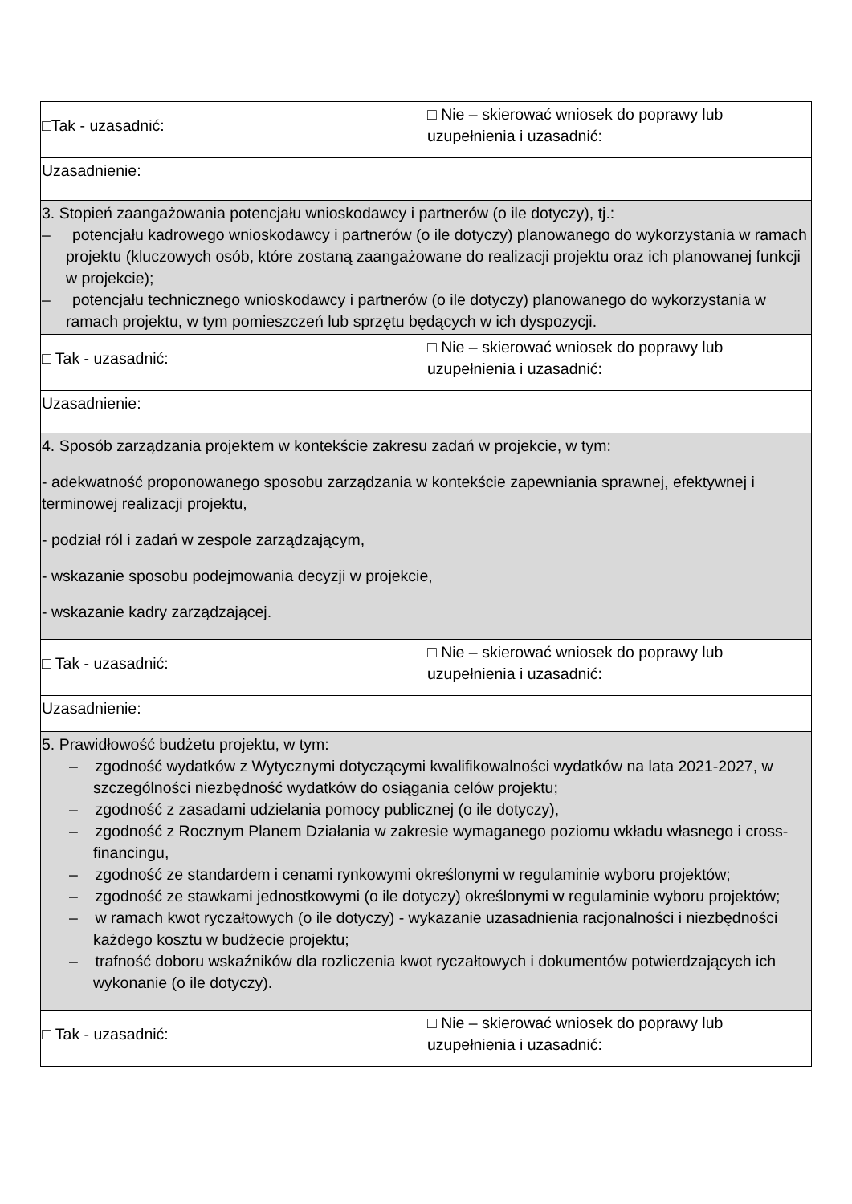| □Tak - uzasadnić: | □ Nie – skierować wniosek do poprawy lub uzupełnienia i uzasadnić: |
| Uzasadnienie: | |
| 3. Stopień zaangażowania potencjału wnioskodawcy i partnerów (o ile dotyczy), tj.: – potencjału kadrowego wnioskodawcy i partnerów (o ile dotyczy) planowanego do wykorzystania w ramach projektu (kluczowych osób, które zostaną zaangażowane do realizacji projektu oraz ich planowanej funkcji w projekcie); – potencjału technicznego wnioskodawcy i partnerów (o ile dotyczy) planowanego do wykorzystania w ramach projektu, w tym pomieszczeń lub sprzętu będących w ich dyspozycji. | |
| □ Tak - uzasadnić: | □ Nie – skierować wniosek do poprawy lub uzupełnienia i uzasadnić: |
| Uzasadnienie: | |
| 4. Sposób zarządzania projektem w kontekście zakresu zadań w projekcie, w tym: - adekwatność proponowanego sposobu zarządzania w kontekście zapewniania sprawnej, efektywnej i terminowej realizacji projektu, - podział ról i zadań w zespole zarządzającym, - wskazanie sposobu podejmowania decyzji w projekcie, - wskazanie kadry zarządzającej. | |
| □ Tak - uzasadnić: | □ Nie – skierować wniosek do poprawy lub uzupełnienia i uzasadnić: |
| Uzasadnienie: | |
| 5. Prawidłowość budżetu projektu, w tym: – zgodność wydatków z Wytycznymi dotyczącymi kwalifikowalności wydatków na lata 2021-2027, w szczególności niezbędność wydatków do osiągania celów projektu; – zgodność z zasadami udzielania pomocy publicznej (o ile dotyczy), – zgodność z Rocznym Planem Działania w zakresie wymaganego poziomu wkładu własnego i cross-financingu, – zgodność ze standardem i cenami rynkowymi określonymi w regulaminie wyboru projektów; – zgodność ze stawkami jednostkowymi (o ile dotyczy) określonymi w regulaminie wyboru projektów; – w ramach kwot ryczałtowych (o ile dotyczy) - wykazanie uzasadnienia racjonalności i niezbędności każdego kosztu w budżecie projektu; – trafność doboru wskaźników dla rozliczenia kwot ryczałtowych i dokumentów potwierdzających ich wykonanie (o ile dotyczy). | |
| □ Tak - uzasadnić: | □ Nie – skierować wniosek do poprawy lub uzupełnienia i uzasadnić: |